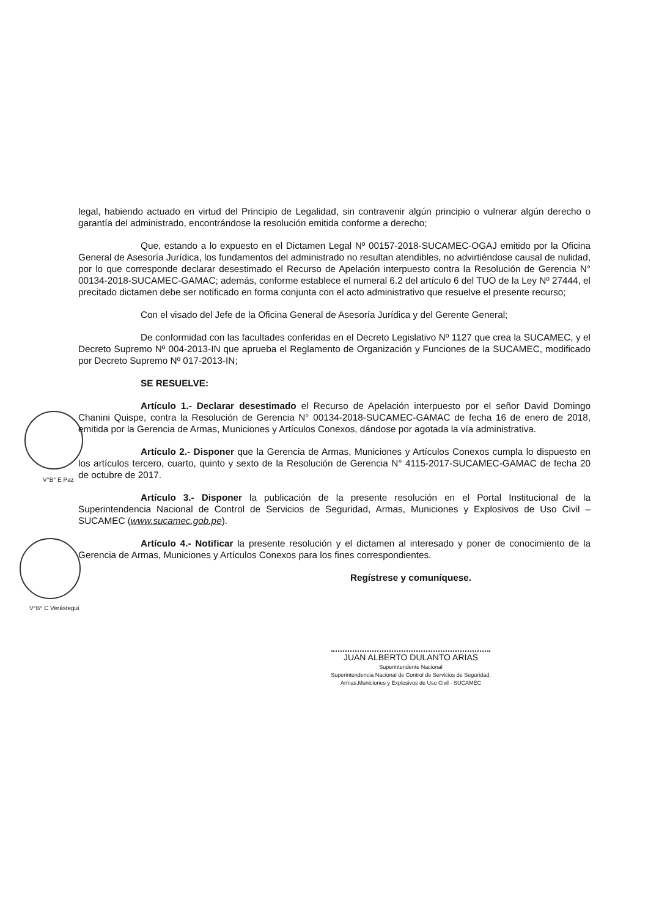V°B° E Paz
V°B° C Verástegui
legal, habiendo actuado en virtud del Principio de Legalidad, sin contravenir algún principio o vulnerar algún derecho o garantía del administrado, encontrándose la resolución emitida conforme a derecho;
Que, estando a lo expuesto en el Dictamen Legal Nº 00157-2018-SUCAMEC-OGAJ emitido por la Oficina General de Asesoría Jurídica, los fundamentos del administrado no resultan atendibles, no advirtiéndose causal de nulidad, por lo que corresponde declarar desestimado el Recurso de Apelación interpuesto contra la Resolución de Gerencia N° 00134-2018-SUCAMEC-GAMAC; además, conforme establece el numeral 6.2 del artículo 6 del TUO de la Ley Nº 27444, el precitado dictamen debe ser notificado en forma conjunta con el acto administrativo que resuelve el presente recurso;
Con el visado del Jefe de la Oficina General de Asesoría Jurídica y del Gerente General;
De conformidad con las facultades conferidas en el Decreto Legislativo Nº 1127 que crea la SUCAMEC, y el Decreto Supremo Nº 004-2013-IN que aprueba el Reglamento de Organización y Funciones de la SUCAMEC, modificado por Decreto Supremo Nº 017-2013-IN;
SE RESUELVE:
Artículo 1.- Declarar desestimado el Recurso de Apelación interpuesto por el señor David Domingo Chanini Quispe, contra la Resolución de Gerencia N° 00134-2018-SUCAMEC-GAMAC de fecha 16 de enero de 2018, emitida por la Gerencia de Armas, Municiones y Artículos Conexos, dándose por agotada la vía administrativa.
Artículo 2.- Disponer que la Gerencia de Armas, Municiones y Artículos Conexos cumpla lo dispuesto en los artículos tercero, cuarto, quinto y sexto de la Resolución de Gerencia N° 4115-2017-SUCAMEC-GAMAC de fecha 20 de octubre de 2017.
Artículo 3.- Disponer la publicación de la presente resolución en el Portal Institucional de la Superintendencia Nacional de Control de Servicios de Seguridad, Armas, Municiones y Explosivos de Uso Civil – SUCAMEC (www.sucamec.gob.pe).
Artículo 4.- Notificar la presente resolución y el dictamen al interesado y poner de conocimiento de la Gerencia de Armas, Municiones y Artículos Conexos para los fines correspondientes.
Regístrese y comuníquese.
JUAN ALBERTO DULANTO ARIAS
Superintendente Nacional
Superintendencia Nacional de Control de Servicios de Seguridad,
Armas,Municiones y Explosivos de Uso Civil - SUCAMEC